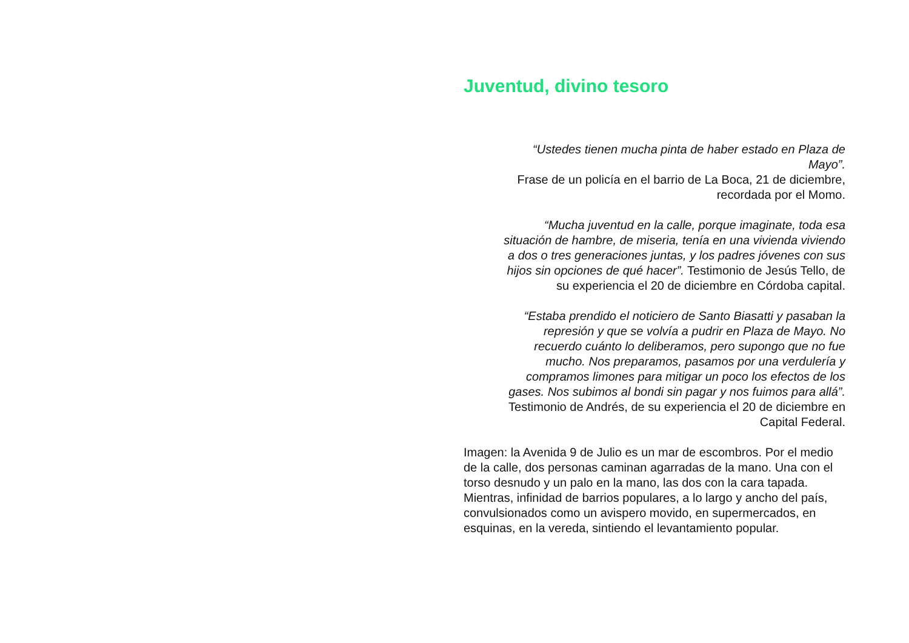Juventud, divino tesoro
“Ustedes tienen mucha pinta de haber estado en Plaza de Mayo”.
Frase de un policía en el barrio de La Boca, 21 de diciembre, recordada por el Momo.
“Mucha juventud en la calle, porque imaginate, toda esa situación de hambre, de miseria, tenía en una vivienda viviendo a dos o tres generaciones juntas, y los padres jóvenes con sus hijos sin opciones de qué hacer”. Testimonio de Jesús Tello, de su experiencia el 20 de diciembre en Córdoba capital.
“Estaba prendido el noticiero de Santo Biasatti y pasaban la represión y que se volvía a pudrir en Plaza de Mayo. No recuerdo cuánto lo deliberamos, pero supongo que no fue mucho. Nos preparamos, pasamos por una verdulería y compramos limones para mitigar un poco los efectos de los gases. Nos subimos al bondi sin pagar y nos fuimos para allá”. Testimonio de Andrés, de su experiencia el 20 de diciembre en Capital Federal.
Imagen: la Avenida 9 de Julio es un mar de escombros. Por el medio de la calle, dos personas caminan agarradas de la mano. Una con el torso desnudo y un palo en la mano, las dos con la cara tapada. Mientras, infinidad de barrios populares, a lo largo y ancho del país, convulsionados como un avispero movido, en supermercados, en esquinas, en la vereda, sintiendo el levantamiento popular.